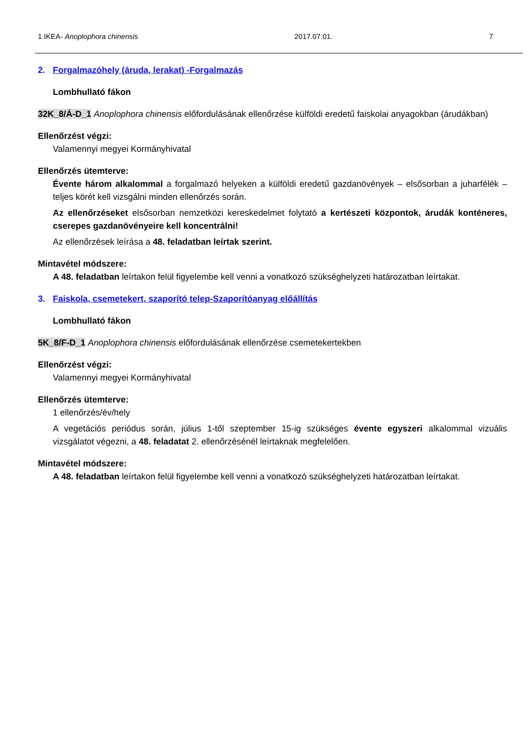1.IKEA- Anoplophora chinensis 2017.07.01. 7
2. Forgalmazóhely (áruda, lerakat) -Forgalmazás
Lombhullató fákon
32K_8/Á-D_1 Anoplophora chinensis előfordulásának ellenőrzése külföldi eredetű faiskolai anyagokban (árudákban)
Ellenőrzést végzi:
Valamennyi megyei Kormányhivatal
Ellenőrzés ütemterve:
Évente három alkalommal a forgalmazó helyeken a külföldi eredetű gazdanövények – elsősorban a juharfélék – teljes körét kell vizsgálni minden ellenőrzés során.
Az ellenőrzéseket elsősorban nemzetközi kereskedelmet folytató a kertészeti központok, árudák konténeres, cserepes gazdanövényeire kell koncentrálni!
Az ellenőrzések leírása a 48. feladatban leírtak szerint.
Mintavétel módszere:
A 48. feladatban leírtakon felül figyelembe kell venni a vonatkozó szükséghelyzeti határozatban leírtakat.
3. Faiskola, csemetekert, szaporító telep-Szaporítóanyag előállítás
Lombhullató fákon
5K_8/F-D_1 Anoplophora chinensis előfordulásának ellenőrzése csemetekertekben
Ellenőrzést végzi:
Valamennyi megyei Kormányhivatal
Ellenőrzés ütemterve:
1 ellenőrzés/év/hely
A vegetációs periódus során, július 1-től szeptember 15-ig szükséges évente egyszeri alkalommal vizuális vizsgálatot végezni, a 48. feladatat 2. ellenőrzésénél leírtaknak megfelelően.
Mintavétel módszere:
A 48. feladatban leírtakon felül figyelembe kell venni a vonatkozó szükséghelyzeti határozatban leírtakat.